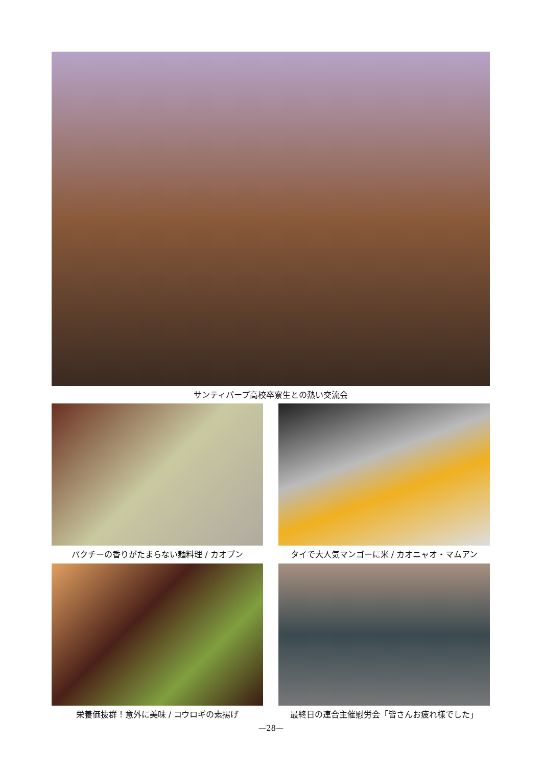サンティパープ高校卒寮生との熱い交流会
パクチーの香りがたまらない麺料理 / カオプン タイで大人気マンゴーに米 / カオニャオ・マムアン
栄養価抜群！意外に美味 / コウロギの素揚げ 最終日の連合主催慰労会「皆さんお疲れ様でした」
—28—